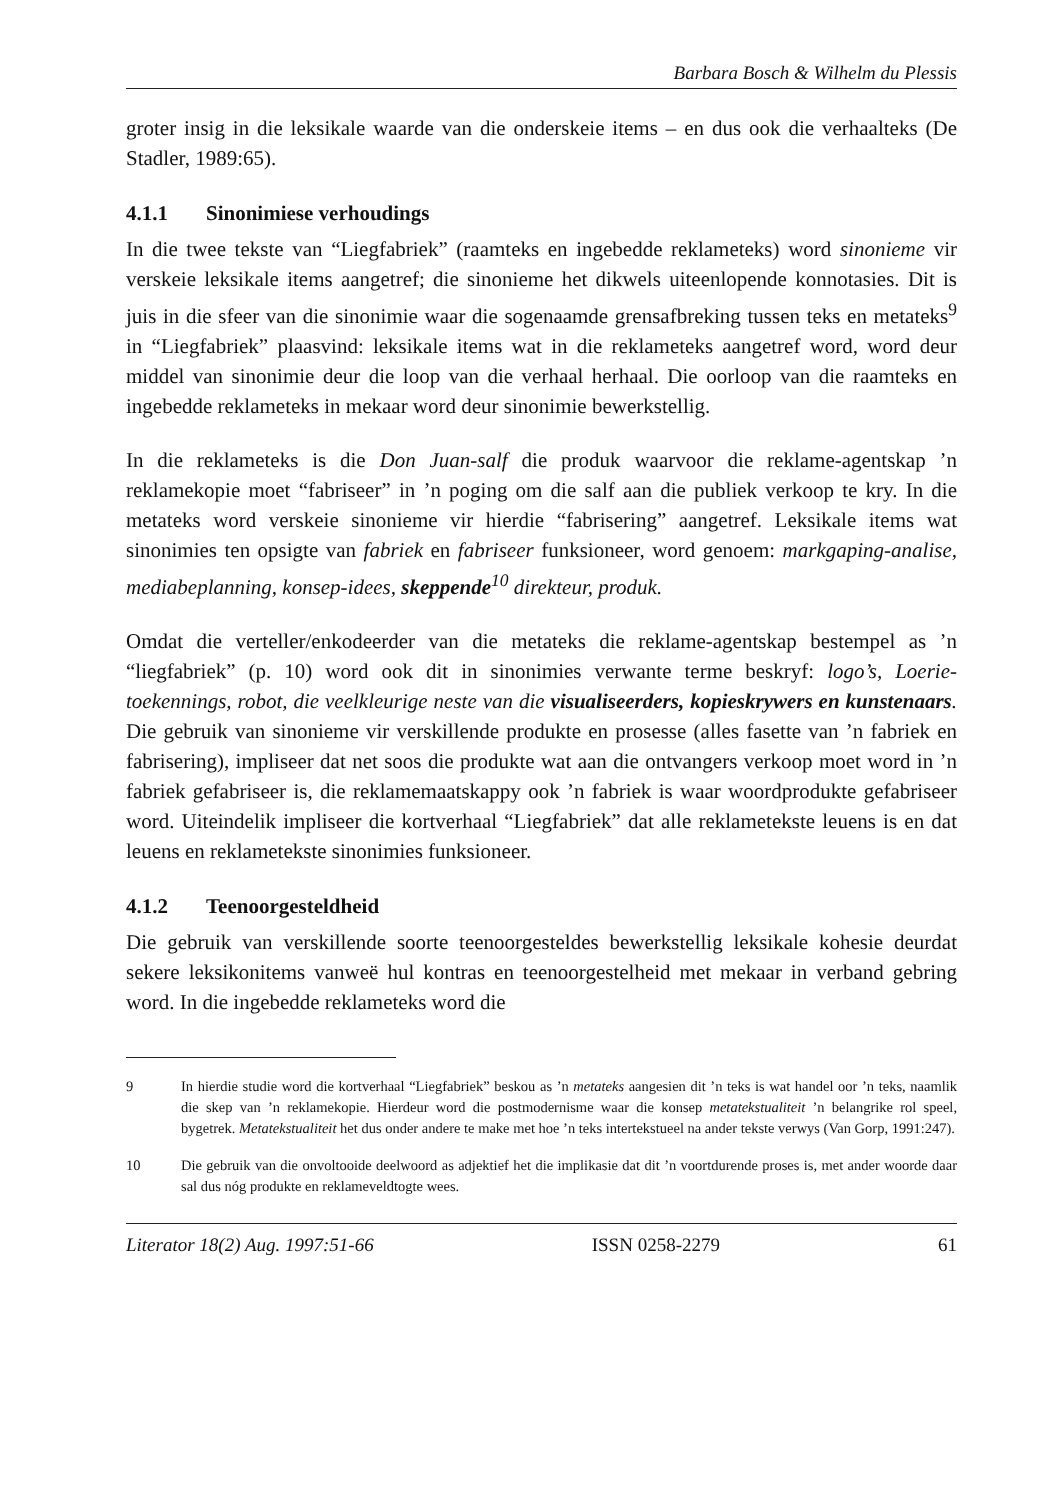Barbara Bosch & Wilhelm du Plessis
groter insig in die leksikale waarde van die onderskeie items – en dus ook die verhaalteks (De Stadler, 1989:65).
4.1.1 Sinonimiese verhoudings
In die twee tekste van “Liegfabriek” (raamteks en ingebedde reklameteks) word sinonieme vir verskeie leksikale items aangetref; die sinonieme het dikwels uiteenlopende konnotasies. Dit is juis in die sfeer van die sinonimie waar die sogenaamde grensafbreking tussen teks en metateks<sup>9</sup> in “Liegfabriek” plaasvind: leksikale items wat in die reklameteks aangetref word, word deur middel van sinonimie deur die loop van die verhaal herhaal. Die oorloop van die raamteks en ingebedde reklameteks in mekaar word deur sinonimie bewerkstellig.
In die reklameteks is die Don Juan-salf die produk waarvoor die reklame-agentskap ’n reklamekopie moet “fabriseer” in ’n poging om die salf aan die publiek verkoop te kry. In die metateks word verskeie sinonieme vir hierdie “fabrisering” aangetref. Leksikale items wat sinonimies ten opsigte van fabriek en fabriseer funksioneer, word genoem: markgaping-analise, mediabeplanning, konsep-idees, skeppende<sup>10</sup> direkteur, produk.
Omdat die verteller/enkodeerder van die metateks die reklame-agentskap bestempel as ’n “liegfabriek” (p. 10) word ook dit in sinonimies verwante terme beskryf: logo’s, Loerie-toekennings, robot, die veelkleurige neste van die visualiseerders, kopieskrywers en kunstenaars. Die gebruik van sinonieme vir verskillende produkte en prosesse (alles fasette van ’n fabriek en fabrisering), impliseer dat net soos die produkte wat aan die ontvangers verkoop moet word in ’n fabriek gefabriseer is, die reklamemaatskappy ook ’n fabriek is waar woordprodukte gefabriseer word. Uiteindelik impliseer die kortverhaal “Liegfabriek” dat alle reklametekste leuens is en dat leuens en reklametekste sinonimies funksioneer.
4.1.2 Teenoorgesteldheid
Die gebruik van verskillende soorte teenoorgesteldes bewerkstellig leksikale kohesie deurdat sekere leksikonitems vanweë hul kontras en teenoorgestelheid met mekaar in verband gebring word. In die ingebedde reklameteks word die
9 In hierdie studie word die kortverhaal “Liegfabriek” beskou as ’n metateks aangesien dit ’n teks is wat handel oor ’n teks, naamlik die skep van ’n reklamekopie. Hierdeur word die postmodernisme waar die konsep metatekstualiteit ’n belangrike rol speel, bygetrek. Metatekstualiteit het dus onder andere te make met hoe ’n teks intertekstueel na ander tekste verwys (Van Gorp, 1991:247).
10 Die gebruik van die onvoltooide deelwoord as adjektief het die implikasie dat dit ’n voortdurende proses is, met ander woorde daar sal dus nóg produkte en reklameveldtogte wees.
Literator 18(2) Aug. 1997:51-66 ISSN 0258-2279 61